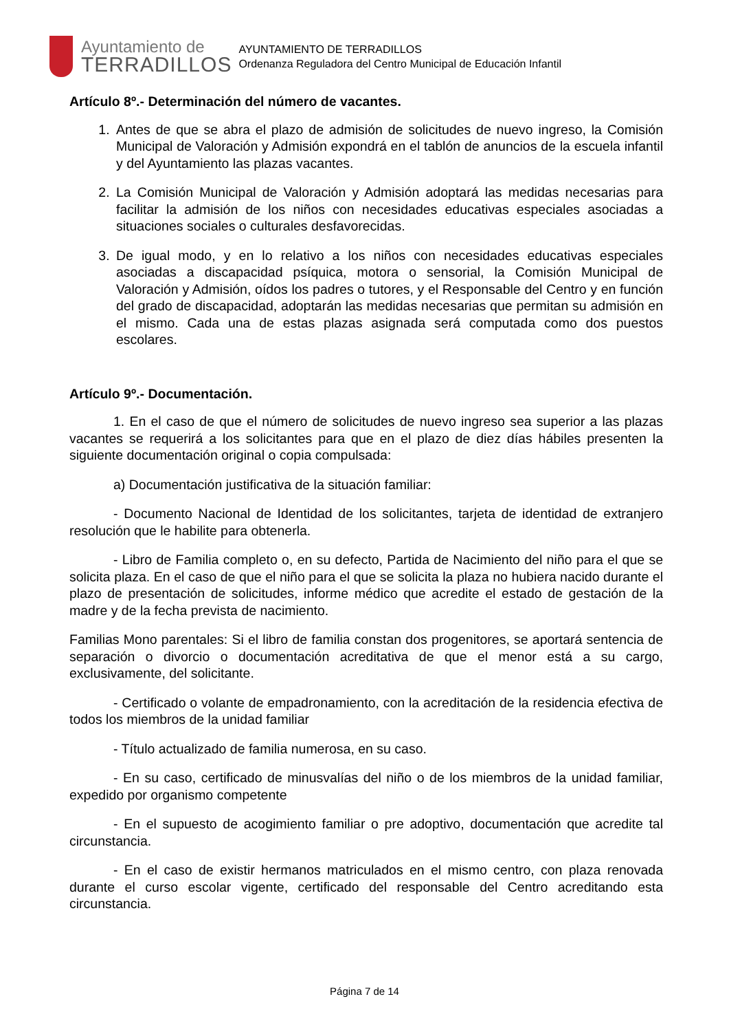Ayuntamiento de
TERRADILLOS
AYUNTAMIENTO DE TERRADILLOS
Ordenanza Reguladora del Centro Municipal de Educación Infantil
Artículo 8º.- Determinación del número de vacantes.
1. Antes de que se abra el plazo de admisión de solicitudes de nuevo ingreso, la Comisión Municipal de Valoración y Admisión expondrá en el tablón de anuncios de la escuela infantil y del Ayuntamiento las plazas vacantes.
2. La Comisión Municipal de Valoración y Admisión adoptará las medidas necesarias para facilitar la admisión de los niños con necesidades educativas especiales asociadas a situaciones sociales o culturales desfavorecidas.
3. De igual modo, y en lo relativo a los niños con necesidades educativas especiales asociadas a discapacidad psíquica, motora o sensorial, la Comisión Municipal de Valoración y Admisión, oídos los padres o tutores, y el Responsable del Centro y en función del grado de discapacidad, adoptarán las medidas necesarias que permitan su admisión en el mismo. Cada una de estas plazas asignada será computada como dos puestos escolares.
Artículo 9º.- Documentación.
1. En el caso de que el número de solicitudes de nuevo ingreso sea superior a las plazas vacantes se requerirá a los solicitantes para que en el plazo de diez días hábiles presenten la siguiente documentación original o copia compulsada:
a) Documentación justificativa de la situación familiar:
- Documento Nacional de Identidad de los solicitantes, tarjeta de identidad de extranjero resolución que le habilite para obtenerla.
- Libro de Familia completo o, en su defecto, Partida de Nacimiento del niño para el que se solicita plaza. En el caso de que el niño para el que se solicita la plaza no hubiera nacido durante el plazo de presentación de solicitudes, informe médico que acredite el estado de gestación de la madre y de la fecha prevista de nacimiento.
Familias Mono parentales: Si el libro de familia constan dos progenitores, se aportará sentencia de separación o divorcio o documentación acreditativa de que el menor está a su cargo, exclusivamente, del solicitante.
- Certificado o volante de empadronamiento, con la acreditación de la residencia efectiva de todos los miembros de la unidad familiar
- Título actualizado de familia numerosa, en su caso.
- En su caso, certificado de minusvalías del niño o de los miembros de la unidad familiar, expedido por organismo competente
- En el supuesto de acogimiento familiar o pre adoptivo, documentación que acredite tal circunstancia.
- En el caso de existir hermanos matriculados en el mismo centro, con plaza renovada durante el curso escolar vigente, certificado del responsable del Centro acreditando esta circunstancia.
Página 7 de 14